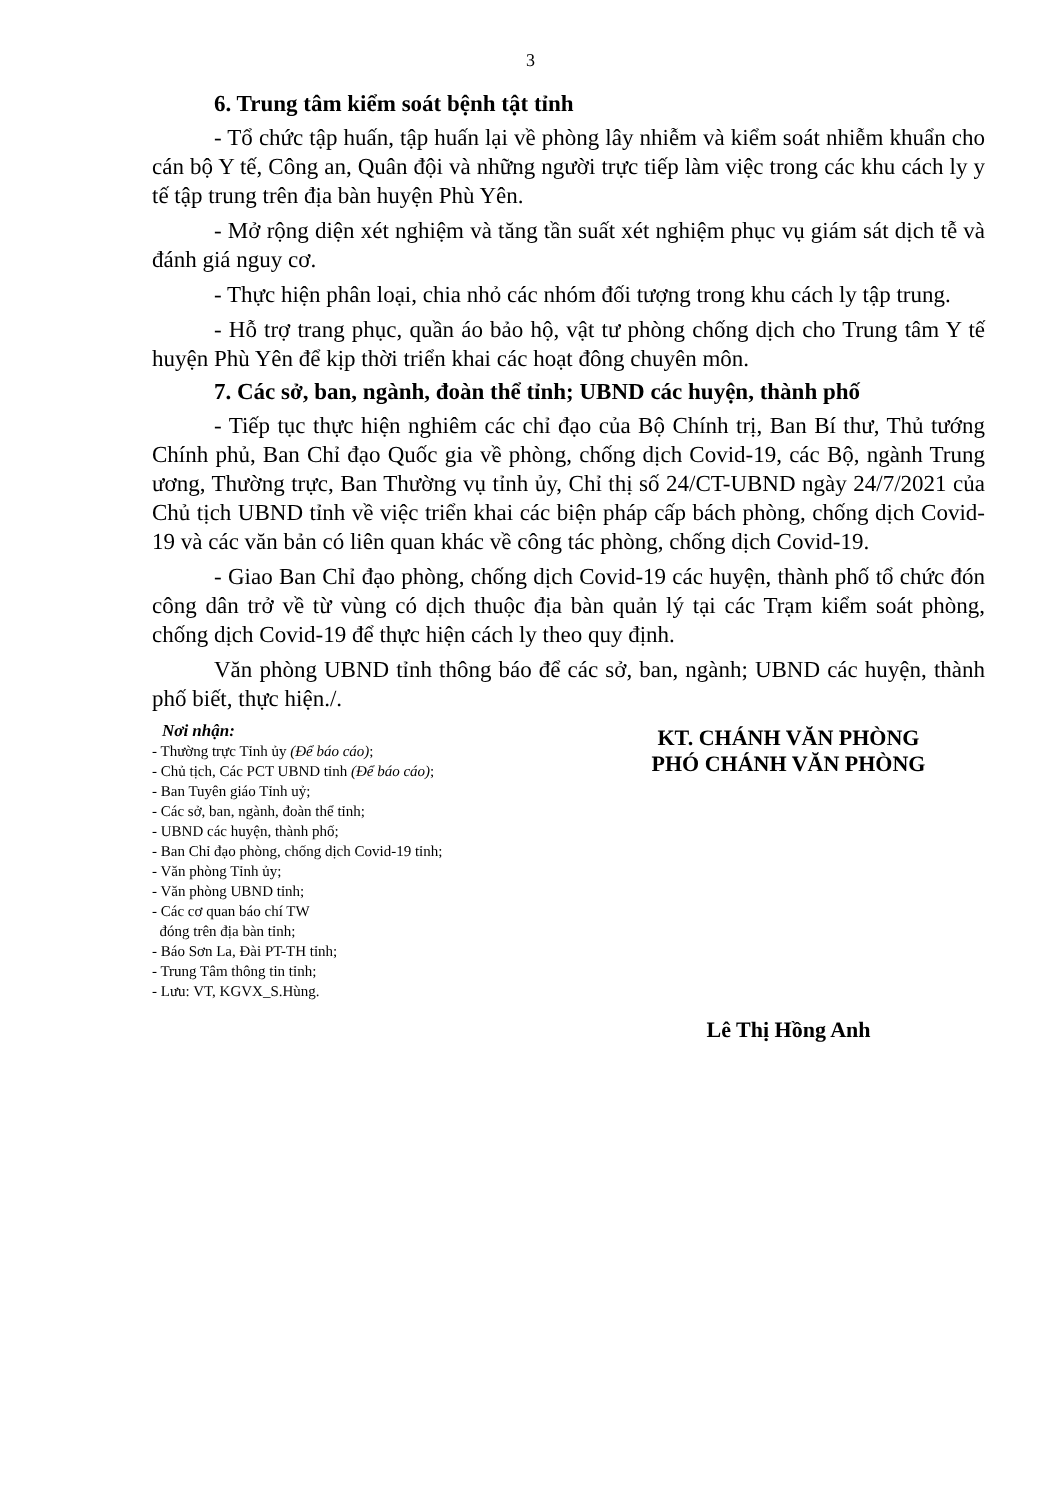3
6. Trung tâm kiểm soát bệnh tật tỉnh
- Tổ chức tập huấn, tập huấn lại về phòng lây nhiễm và kiểm soát nhiễm khuẩn cho cán bộ Y tế, Công an, Quân đội và những người trực tiếp làm việc trong các khu cách ly y tế tập trung trên địa bàn huyện Phù Yên.
- Mở rộng diện xét nghiệm và tăng tần suất xét nghiệm phục vụ giám sát dịch tễ và đánh giá nguy cơ.
- Thực hiện phân loại, chia nhỏ các nhóm đối tượng trong khu cách ly tập trung.
- Hỗ trợ trang phục, quần áo bảo hộ, vật tư phòng chống dịch cho Trung tâm Y tế huyện Phù Yên để kịp thời triển khai các hoạt đông chuyên môn.
7. Các sở, ban, ngành, đoàn thể tỉnh; UBND các huyện, thành phố
- Tiếp tục thực hiện nghiêm các chỉ đạo của Bộ Chính trị, Ban Bí thư, Thủ tướng Chính phủ, Ban Chỉ đạo Quốc gia về phòng, chống dịch Covid-19, các Bộ, ngành Trung ương, Thường trực, Ban Thường vụ tỉnh ủy, Chỉ thị số 24/CT-UBND ngày 24/7/2021 của Chủ tịch UBND tỉnh về việc triển khai các biện pháp cấp bách phòng, chống dịch Covid-19 và các văn bản có liên quan khác về công tác phòng, chống dịch Covid-19.
- Giao Ban Chỉ đạo phòng, chống dịch Covid-19 các huyện, thành phố tổ chức đón công dân trở về từ vùng có dịch thuộc địa bàn quản lý tại các Trạm kiểm soát phòng, chống dịch Covid-19 để thực hiện cách ly theo quy định.
Văn phòng UBND tỉnh thông báo để các sở, ban, ngành; UBND các huyện, thành phố biết, thực hiện./.
Nơi nhận:
- Thường trực Tỉnh ủy (Để báo cáo);
- Chủ tịch, Các PCT UBND tỉnh (Để báo cáo);
- Ban Tuyên giáo Tỉnh uỷ;
- Các sở, ban, ngành, đoàn thể tỉnh;
- UBND các huyện, thành phố;
- Ban Chỉ đạo phòng, chống dịch Covid-19 tỉnh;
- Văn phòng Tỉnh ủy;
- Văn phòng UBND tỉnh;
- Các cơ quan báo chí TW
đóng trên địa bàn tỉnh;
- Báo Sơn La, Đài PT-TH tỉnh;
- Trung Tâm thông tin tỉnh;
- Lưu: VT, KGVX_S.Hùng.
KT. CHÁNH VĂN PHÒNG
PHÓ CHÁNH VĂN PHÒNG
Lê Thị Hồng Anh